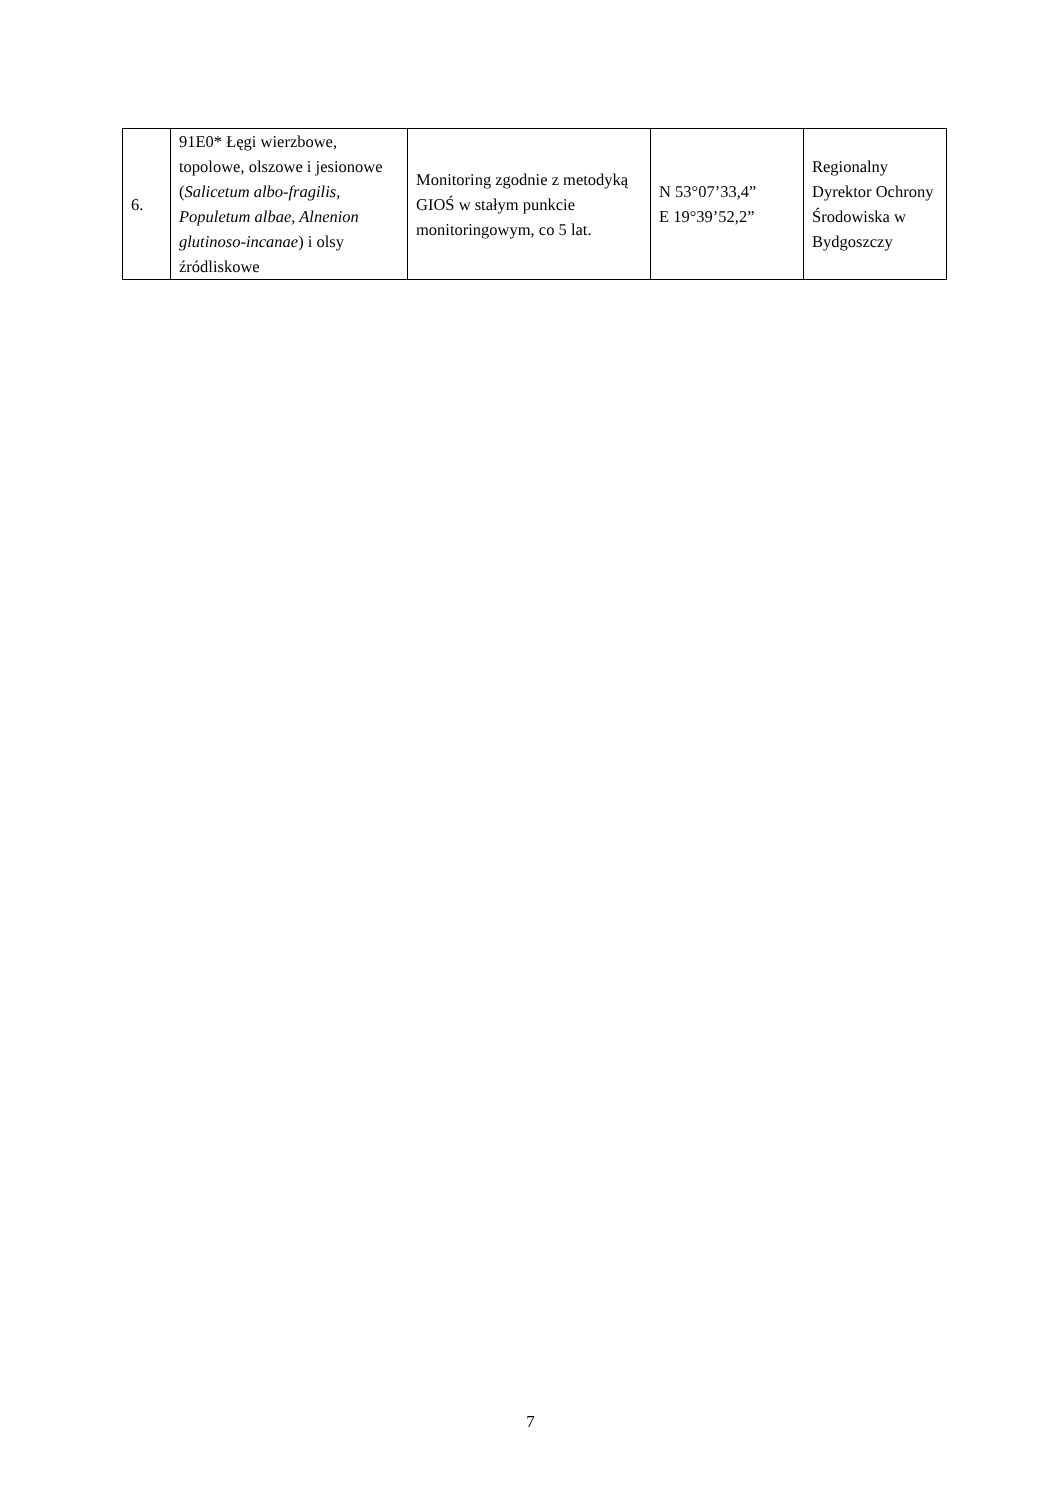| 6. | 91E0* Łęgi wierzbowe, topolowe, olszowe i jesionowe ( Salicetum albo-fragilis, Populetum albae, Alnenion glutinoso-incanae ) i olsy źródliskowe | Monitoring zgodnie z metodyką GIOŚ w stałym punkcie monitoringowym, co 5 lat. | N 53°07’33,4” E 19°39’52,2” | Regionalny Dyrektor Ochrony Środowiska w Bydgoszczy |
7